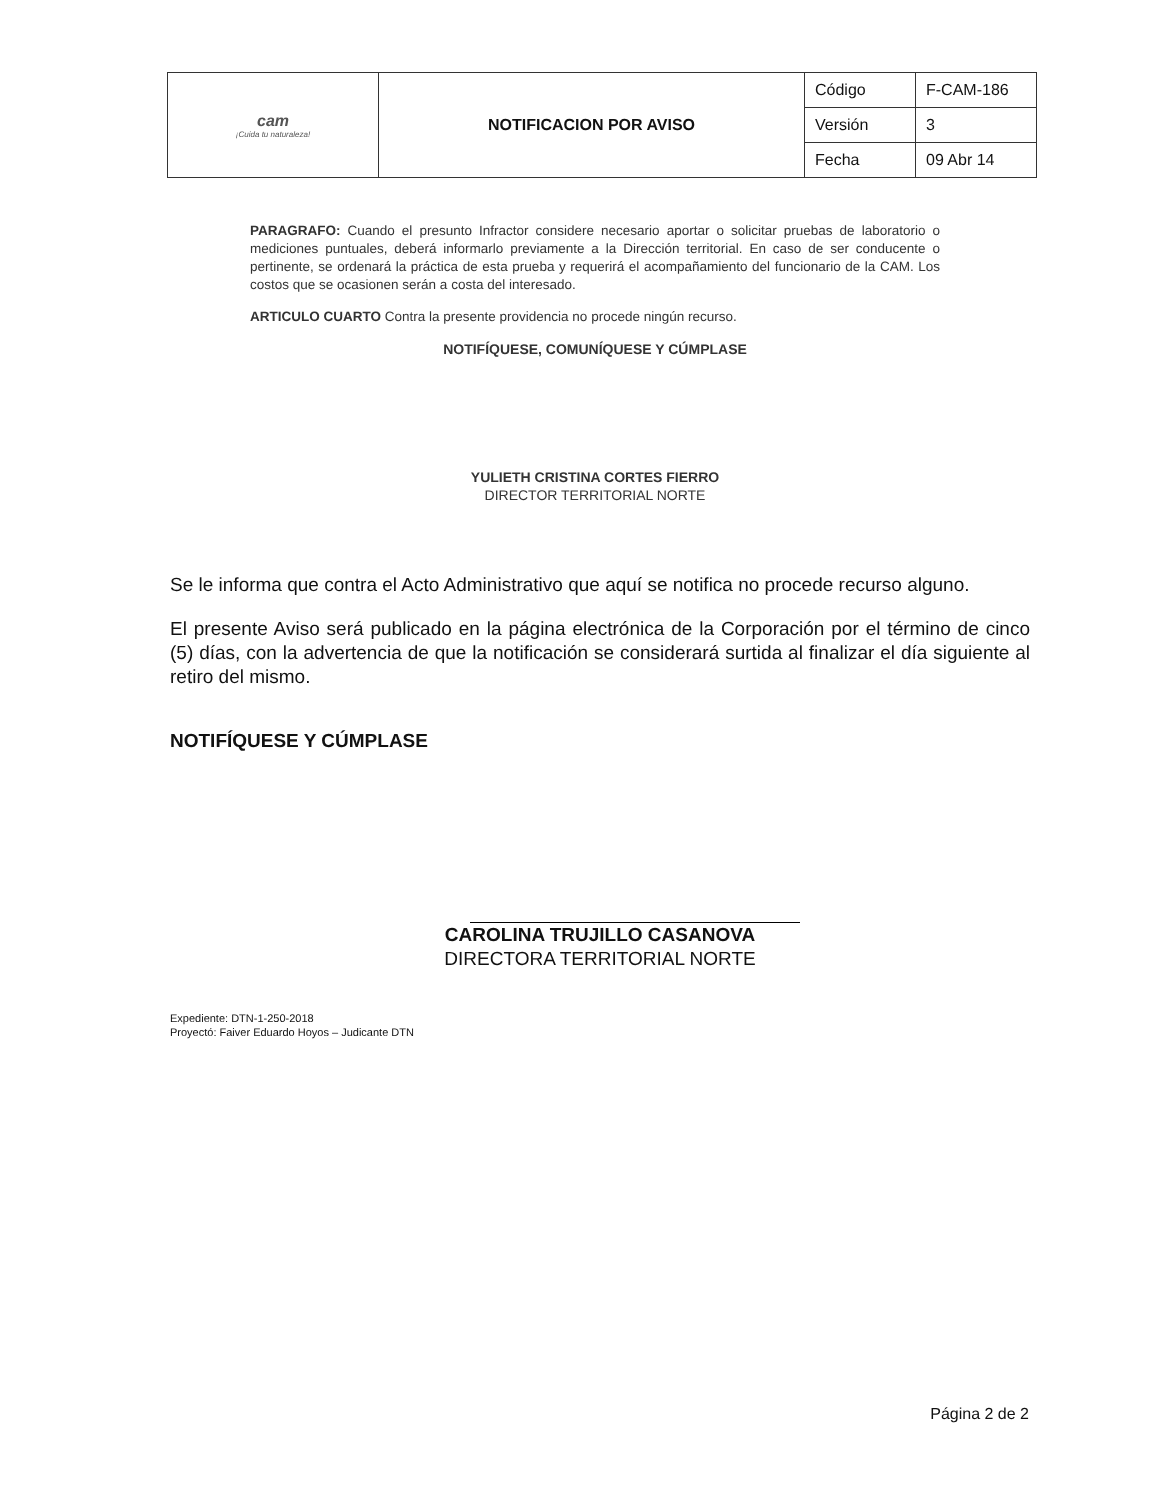| cam ¡Cuida tu naturaleza! | NOTIFICACION POR AVISO | Código | F-CAM-186 |
| | | Versión | 3 |
| | | Fecha | 09 Abr 14 |
PARAGRAFO: Cuando el presunto Infractor considere necesario aportar o solicitar pruebas de laboratorio o mediciones puntuales, deberá informarlo previamente a la Dirección territorial. En caso de ser conducente o pertinente, se ordenará la práctica de esta prueba y requerirá el acompañamiento del funcionario de la CAM. Los costos que se ocasionen serán a costa del interesado.
ARTICULO CUARTO Contra la presente providencia no procede ningún recurso.
NOTIFÍQUESE, COMUNÍQUESE Y CÚMPLASE
YULIETH CRISTINA CORTES FIERRO
DIRECTOR TERRITORIAL NORTE
Se le informa que contra el Acto Administrativo que aquí se notifica no procede recurso alguno.
El presente Aviso será publicado en la página electrónica de la Corporación por el término de cinco (5) días, con la advertencia de que la notificación se considerará surtida al finalizar el día siguiente al retiro del mismo.
NOTIFÍQUESE Y CÚMPLASE
CAROLINA TRUJILLO CASANOVA
DIRECTORA TERRITORIAL NORTE
Expediente: DTN-1-250-2018
Proyectó: Faiver Eduardo Hoyos – Judicante DTN
Página 2 de 2